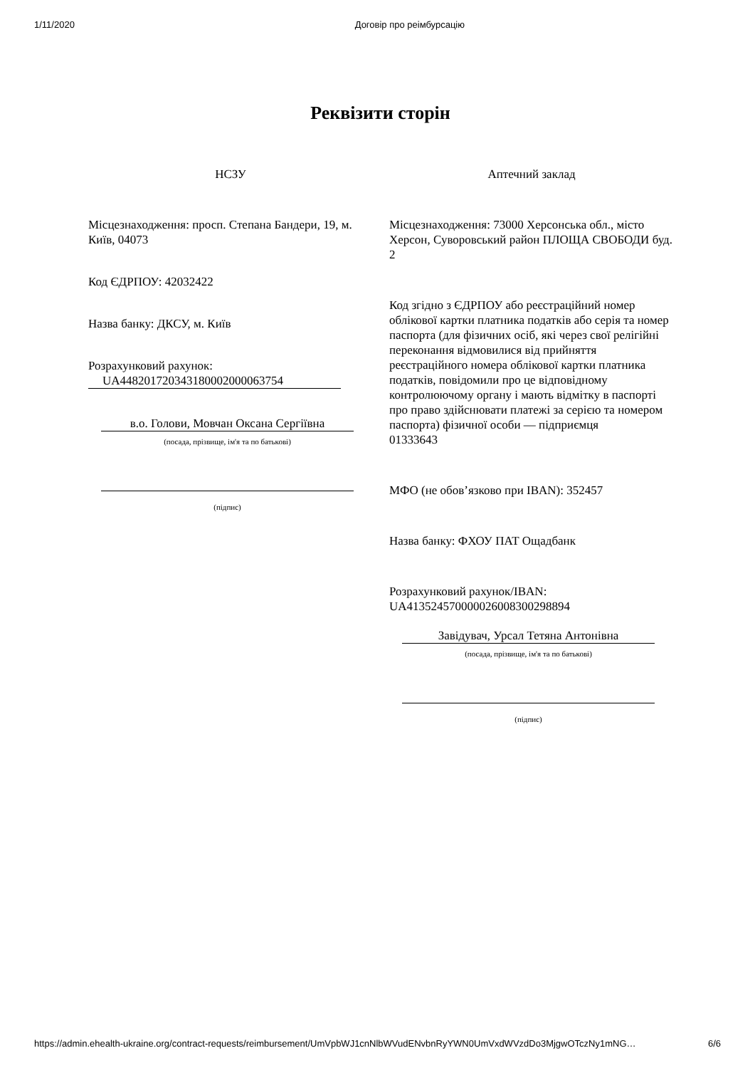1/11/2020 Договір про реімбурсацію
Реквізити сторін
НСЗУ
Місцезнаходження: просп. Степана Бандери, 19, м. Київ, 04073
Код ЄДРПОУ: 42032422
Назва банку: ДКСУ, м. Київ
Розрахунковий рахунок:
UA448201720343180002000063754
в.о. Голови, Мовчан Оксана Сергіївна
(посада, прізвище, ім'я та по батькові)
(підпис)
Аптечний заклад
Місцезнаходження: 73000 Херсонська обл., місто Херсон, Суворовський район ПЛОЩА СВОБОДИ буд. 2
Код згідно з ЄДРПОУ або реєстраційний номер облікової картки платника податків або серія та номер паспорта (для фізичних осіб, які через свої релігійні переконання відмовилися від прийняття реєстраційного номера облікової картки платника податків, повідомили про це відповідному контролюючому органу і мають відмітку в паспорті про право здійснювати платежі за серією та номером паспорта) фізичної особи — підприємця
01333643
МФО (не обов’язково при IBAN): 352457
Назва банку: ФХОУ ПАТ Ощадбанк
Розрахунковий рахунок/IBAN:
UA413524570000026008300298894
Завідувач, Урсал Тетяна Антонівна
(посада, прізвище, ім'я та по батькові)
(підпис)
https://admin.ehealth-ukraine.org/contract-requests/reimbursement/UmVpbWJ1cnNlbWVudENvbnRyYWN0UmVxdWVzdDo3MjgwOTczNy1mNG… 6/6